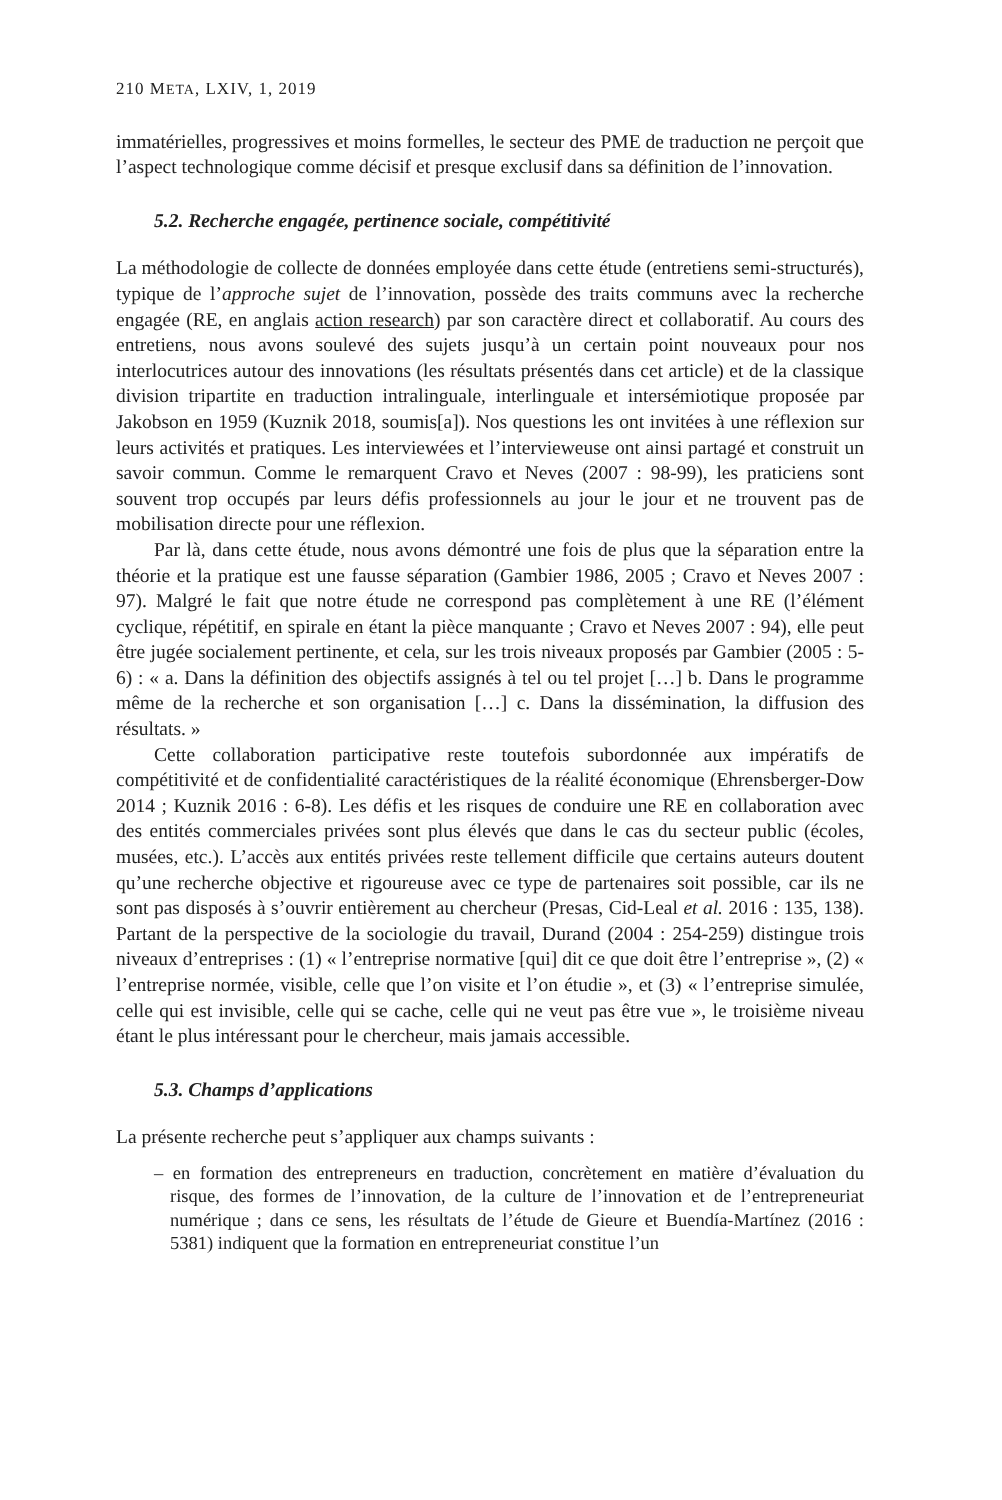210 META, LXIV, 1, 2019
immatérielles, progressives et moins formelles, le secteur des PME de traduction ne perçoit que l’aspect technologique comme décisif et presque exclusif dans sa définition de l’innovation.
5.2. Recherche engagée, pertinence sociale, compétitivité
La méthodologie de collecte de données employée dans cette étude (entretiens semi-structurés), typique de l’approche sujet de l’innovation, possède des traits communs avec la recherche engagée (RE, en anglais action research) par son caractère direct et collaboratif. Au cours des entretiens, nous avons soulevé des sujets jusqu’à un certain point nouveaux pour nos interlocutrices autour des innovations (les résultats présentés dans cet article) et de la classique division tripartite en traduction intralinguale, interlinguale et intersémiotique proposée par Jakobson en 1959 (Kuznik 2018, soumis[a]). Nos questions les ont invitées à une réflexion sur leurs activités et pratiques. Les interviewées et l’intervieweuse ont ainsi partagé et construit un savoir commun. Comme le remarquent Cravo et Neves (2007 : 98-99), les praticiens sont souvent trop occupés par leurs défis professionnels au jour le jour et ne trouvent pas de mobilisation directe pour une réflexion.
Par là, dans cette étude, nous avons démontré une fois de plus que la séparation entre la théorie et la pratique est une fausse séparation (Gambier 1986, 2005 ; Cravo et Neves 2007 : 97). Malgré le fait que notre étude ne correspond pas complètement à une RE (l’élément cyclique, répétitif, en spirale en étant la pièce manquante ; Cravo et Neves 2007 : 94), elle peut être jugée socialement pertinente, et cela, sur les trois niveaux proposés par Gambier (2005 : 5-6) : « a. Dans la définition des objectifs assignés à tel ou tel projet […] b. Dans le programme même de la recherche et son organisation […] c. Dans la dissémination, la diffusion des résultats. »
Cette collaboration participative reste toutefois subordonnée aux impératifs de compétitivité et de confidentialité caractéristiques de la réalité économique (Ehrensberger-Dow 2014 ; Kuznik 2016 : 6-8). Les défis et les risques de conduire une RE en collaboration avec des entités commerciales privées sont plus élevés que dans le cas du secteur public (écoles, musées, etc.). L’accès aux entités privées reste tellement difficile que certains auteurs doutent qu’une recherche objective et rigoureuse avec ce type de partenaires soit possible, car ils ne sont pas disposés à s’ouvrir entièrement au chercheur (Presas, Cid-Leal et al. 2016 : 135, 138). Partant de la perspective de la sociologie du travail, Durand (2004 : 254-259) distingue trois niveaux d’entreprises : (1) « l’entreprise normative [qui] dit ce que doit être l’entreprise », (2) « l’entreprise normée, visible, celle que l’on visite et l’on étudie », et (3) « l’entreprise simulée, celle qui est invisible, celle qui se cache, celle qui ne veut pas être vue », le troisième niveau étant le plus intéressant pour le chercheur, mais jamais accessible.
5.3. Champs d’applications
La présente recherche peut s’appliquer aux champs suivants :
– en formation des entrepreneurs en traduction, concrètement en matière d’évaluation du risque, des formes de l’innovation, de la culture de l’innovation et de l’entrepreneuriat numérique ; dans ce sens, les résultats de l’étude de Gieure et Buendía-Martínez (2016 : 5381) indiquent que la formation en entrepreneuriat constitue l’un